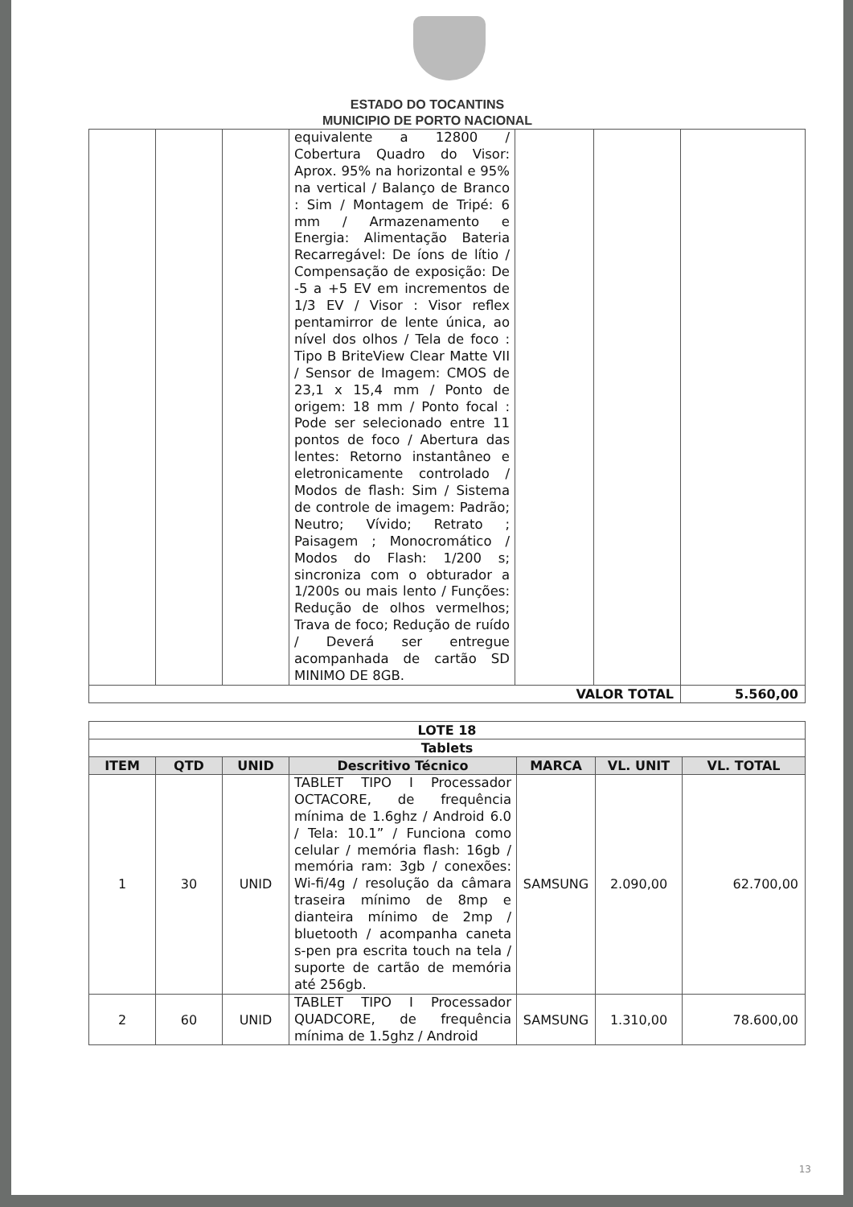ESTADO DO TOCANTINS
MUNICIPIO DE PORTO NACIONAL
| | | | equivalente a 12800 / Cobertura Quadro do Visor: Aprox. 95% na horizontal e 95% na vertical / Balanço de Branco : Sim / Montagem de Tripé: 6 mm / Armazenamento e Energia: Alimentação Bateria Recarregável: De íons de lítio / Compensação de exposição: De -5 a +5 EV em incrementos de 1/3 EV / Visor : Visor reflex pentamirror de lente única, ao nível dos olhos / Tela de foco : Tipo B BriteView Clear Matte VII / Sensor de Imagem: CMOS de 23,1 x 15,4 mm / Ponto de origem: 18 mm / Ponto focal : Pode ser selecionado entre 11 pontos de foco / Abertura das lentes: Retorno instantâneo e eletronicamente controlado / Modos de flash: Sim / Sistema de controle de imagem: Padrão; Neutro; Vívido; Retrato ; Paisagem ; Monocromático / Modos do Flash: 1/200 s; sincroniza com o obturador a 1/200s ou mais lento / Funções: Redução de olhos vermelhos; Trava de foco; Redução de ruído / Deverá ser entregue acompanhada de cartão SD MINIMO DE 8GB. | | | |
| VALOR TOTAL | | | | | | 5.560,00 |
| LOTE 18 | | | | | | |
| --- | --- | --- | --- | --- | --- | --- |
| Tablets | | | | | | |
| ITEM | QTD | UNID | Descritivo Técnico | MARCA | VL. UNIT | VL. TOTAL |
| 1 | 30 | UNID | TABLET TIPO I Processador OCTACORE, de frequência mínima de 1.6ghz / Android 6.0 / Tela: 10.1” / Funciona como celular / memória flash: 16gb / memória ram: 3gb / conexões: Wi-fi/4g / resolução da câmara traseira mínimo de 8mp e dianteira mínimo de 2mp / bluetooth / acompanha caneta s-pen pra escrita touch na tela / suporte de cartão de memória até 256gb. | SAMSUNG | 2.090,00 | 62.700,00 |
| 2 | 60 | UNID | TABLET TIPO I Processador QUADCORE, de frequência mínima de 1.5ghz / Android | SAMSUNG | 1.310,00 | 78.600,00 |
13